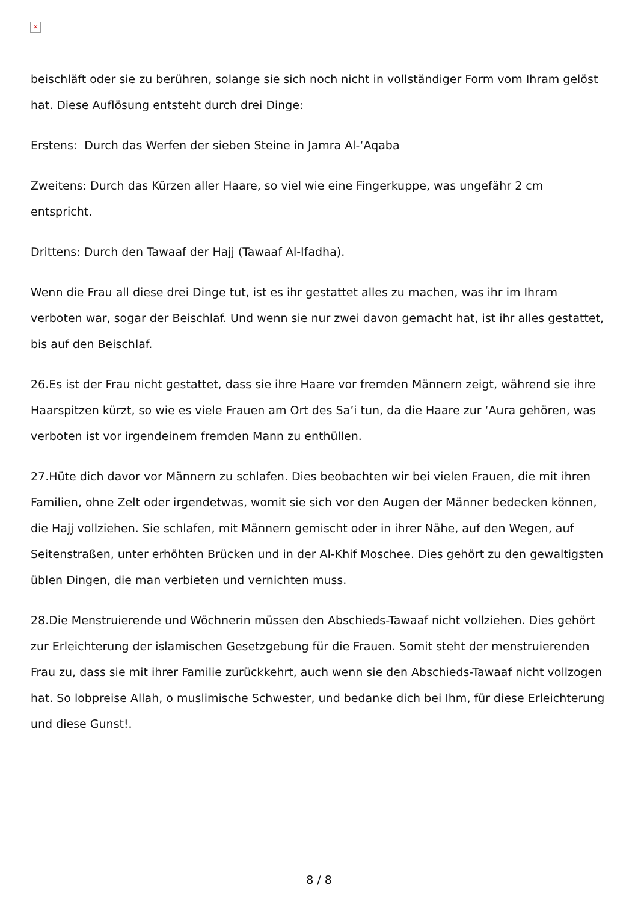×
beischläft oder sie zu berühren, solange sie sich noch nicht in vollständiger Form vom Ihram gelöst hat. Diese Auflösung entsteht durch drei Dinge:
Erstens: Durch das Werfen der sieben Steine in Jamra Al-‘Aqaba
Zweitens: Durch das Kürzen aller Haare, so viel wie eine Fingerkuppe, was ungefähr 2 cm entspricht.
Drittens: Durch den Tawaaf der Hajj (Tawaaf Al-Ifadha).
Wenn die Frau all diese drei Dinge tut, ist es ihr gestattet alles zu machen, was ihr im Ihram verboten war, sogar der Beischlaf. Und wenn sie nur zwei davon gemacht hat, ist ihr alles gestattet, bis auf den Beischlaf.
26.Es ist der Frau nicht gestattet, dass sie ihre Haare vor fremden Männern zeigt, während sie ihre Haarspitzen kürzt, so wie es viele Frauen am Ort des Sa’i tun, da die Haare zur ‘Aura gehören, was verboten ist vor irgendeinem fremden Mann zu enthüllen.
27.Hüte dich davor vor Männern zu schlafen. Dies beobachten wir bei vielen Frauen, die mit ihren Familien, ohne Zelt oder irgendetwas, womit sie sich vor den Augen der Männer bedecken können, die Hajj vollziehen. Sie schlafen, mit Männern gemischt oder in ihrer Nähe, auf den Wegen, auf Seitenstraßen, unter erhöhten Brücken und in der Al-Khif Moschee. Dies gehört zu den gewaltigsten üblen Dingen, die man verbieten und vernichten muss.
28.Die Menstruierende und Wöchnerin müssen den Abschieds-Tawaaf nicht vollziehen. Dies gehört zur Erleichterung der islamischen Gesetzgebung für die Frauen. Somit steht der menstruierenden Frau zu, dass sie mit ihrer Familie zurückkehrt, auch wenn sie den Abschieds-Tawaaf nicht vollzogen hat. So lobpreise Allah, o muslimische Schwester, und bedanke dich bei Ihm, für diese Erleichterung und diese Gunst!.
8 / 8